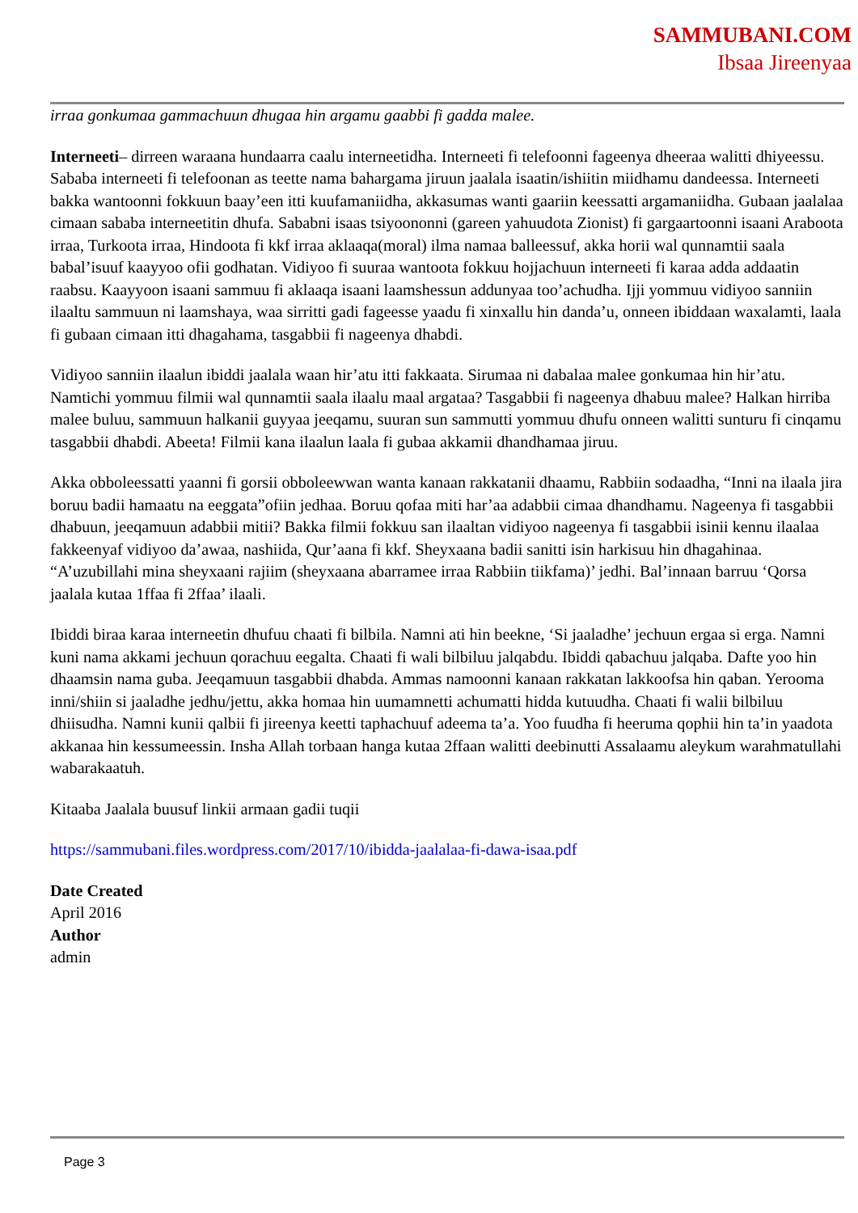SAMMUBANI.COM
Ibsaa Jireenyaa
irraa gonkumaa gammachuun dhugaa hin argamu gaabbi fi gadda malee.
Interneeti– dirreen waraana hundaarra caalu interneetidha. Interneeti fi telefoonni fageenya dheeraa walitti dhiyeessu. Sababa interneeti fi telefoonan as teette nama bahargama jiruun jaalala isaatin/ishiitin miidhamu dandeessa. Interneeti bakka wantoonni fokkuun baay’een itti kuufamaniidha, akkasumas wanti gaariin keessatti argamaniidha. Gubaan jaalalaa cimaan sababa interneetitin dhufa. Sababni isaas tsiyoononni (gareen yahuudota Zionist) fi gargaartoonni isaani Araboota irraa, Turkoota irraa, Hindoota fi kkf irraa aklaaqa(moral) ilma namaa balleessuf, akka horii wal qunnamtii saala babal’isuuf kaayyoo ofii godhatan. Vidiyoo fi suuraa wantoota fokkuu hojjachuun interneeti fi karaa adda addaatin raabsu. Kaayyoon isaani sammuu fi aklaaqa isaani laamshessun addunyaa too’achudha. Ijji yommuu vidiyoo sanniin ilaaltu sammuun ni laamshaya, waa sirritti gadi fageesse yaadu fi xinxallu hin danda’u, onneen ibiddaan waxalamti, laala fi gubaan cimaan itti dhagahama, tasgabbii fi nageenya dhabdi.
Vidiyoo sanniin ilaalun ibiddi jaalala waan hir’atu itti fakkaata. Sirumaa ni dabalaa malee gonkumaa hin hir’atu. Namtichi yommuu filmii wal qunnamtii saala ilaalu maal argataa? Tasgabbii fi nageenya dhabuu malee? Halkan hirriba malee buluu, sammuun halkanii guyyaa jeeqamu, suuran sun sammutti yommuu dhufu onneen walitti sunturu fi cinqamu tasgabbii dhabdi. Abeeta! Filmii kana ilaalun laala fi gubaa akkamii dhandhamaa jiruu.
Akka obboleessatti yaanni fi gorsii obboleewwan wanta kanaan rakkatanii dhaamu, Rabbiin sodaadha, “Inni na ilaala jira boruu badii hamaatu na eeggata”ofiin jedhaa. Boruu qofaa miti har’aa adabbii cimaa dhandhamu. Nageenya fi tasgabbii dhabuun, jeeqamuun adabbii mitii? Bakka filmii fokkuu san ilaaltan vidiyoo nageenya fi tasgabbii isinii kennu ilaalaa fakkeenyaf vidiyoo da’awaa, nashiida, Qur’aana fi kkf. Sheyxaana badii sanitti isin harkisuu hin dhagahinaa. “A’uzubillahi mina sheyxaani rajiim (sheyxaana abarramee irraa Rabbiin tiikfama)’ jedhi. Bal’innaan barruu ‘Qorsa jaalala kutaa 1ffaa fi 2ffaa’ ilaali.
Ibiddi biraa karaa interneetin dhufuu chaati fi bilbila. Namni ati hin beekne, ‘Si jaaladhe’ jechuun ergaa si erga. Namni kuni nama akkami jechuun qorachuu eegalta. Chaati fi wali bilbiluu jalqabdu. Ibiddi qabachuu jalqaba. Dafte yoo hin dhaamsin nama guba. Jeeqamuun tasgabbii dhabda. Ammas namoonni kanaan rakkatan lakkoofsa hin qaban. Yerooma inni/shiin si jaaladhe jedhu/jettu, akka homaa hin uumamnetti achumatti hidda kutuudha. Chaati fi walii bilbiluu dhiisudha. Namni kunii qalbii fi jireenya keetti taphachuuf adeema ta’a. Yoo fuudha fi heeruma qophii hin ta’in yaadota akkanaa hin kessumeessin. Insha Allah torbaan hanga kutaa 2ffaan walitti deebinutti Assalaamu aleykum warahmatullahi wabarakaatuh.
Kitaaba Jaalala buusuf linkii armaan gadii tuqii
https://sammubani.files.wordpress.com/2017/10/ibidda-jaalalaa-fi-dawa-isaa.pdf
Date Created
April 2016
Author
admin
Page 3